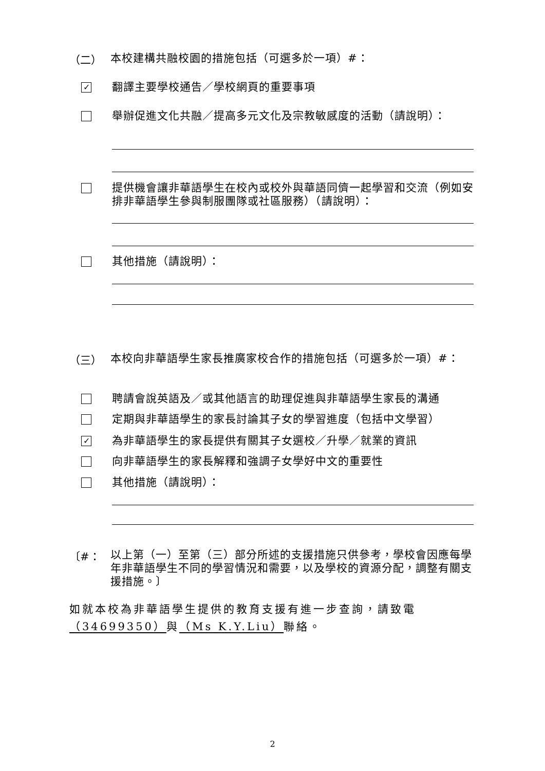（二）
本校建構共融校園的措施包括（可選多於一項）#：
✓
翻譯主要學校通告／學校網頁的重要事項
舉辦促進文化共融／提高多元文化及宗教敏感度的活動（請說明）：
提供機會讓非華語學生在校內或校外與華語同儕一起學習和交流（例如安排非華語學生參與制服團隊或社區服務）（請說明）：
其他措施（請說明）：
（三）
本校向非華語學生家長推廣家校合作的措施包括（可選多於一項）#：
聘請會說英語及／或其他語言的助理促進與非華語學生家長的溝通
定期與非華語學生的家長討論其子女的學習進度（包括中文學習）
✓
為非華語學生的家長提供有關其子女選校／升學／就業的資訊
向非華語學生的家長解釋和強調子女學好中文的重要性
其他措施（請說明）：
〔#：
以上第（一）至第（三）部分所述的支援措施只供參考，學校會因應每學年非華語學生不同的學習情況和需要，以及學校的資源分配，調整有關支援措施。〕
如就本校為非華語學生提供的教育支援有進一步查詢，請致電（34699350）與（Ms K.Y.Liu）聯絡。
2